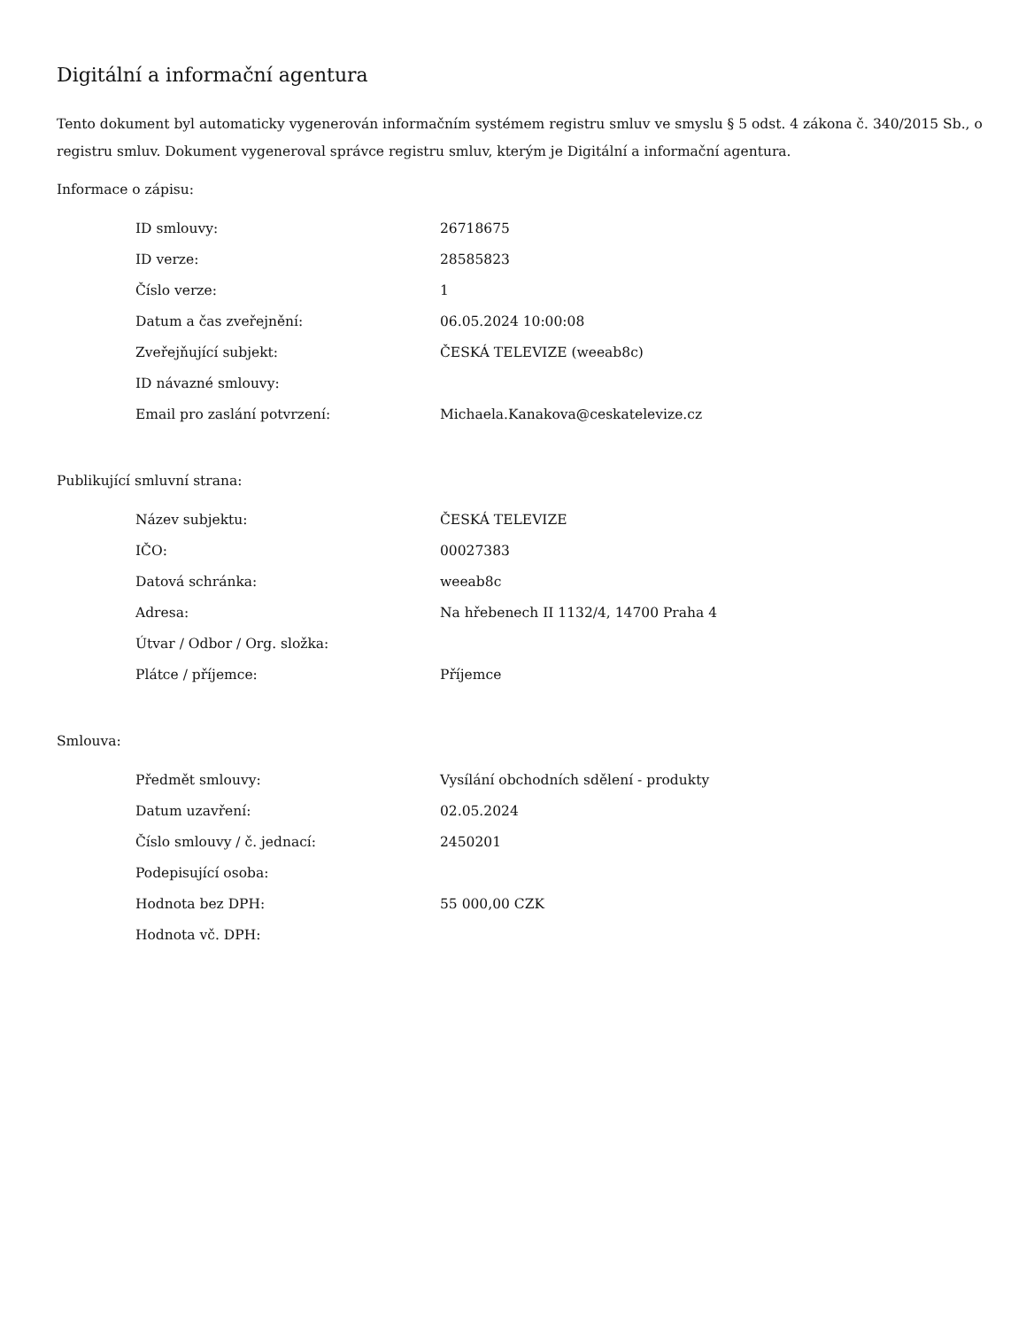Digitální a informační agentura
Tento dokument byl automaticky vygenerován informačním systémem registru smluv ve smyslu § 5 odst. 4 zákona č. 340/2015 Sb., o registru smluv. Dokument vygeneroval správce registru smluv, kterým je Digitální a informační agentura.
Informace o zápisu:
| ID smlouvy: | 26718675 |
| ID verze: | 28585823 |
| Číslo verze: | 1 |
| Datum a čas zveřejnění: | 06.05.2024 10:00:08 |
| Zveřejňující subjekt: | ČESKÁ TELEVIZE (weeab8c) |
| ID návazné smlouvy: | |
| Email pro zaslání potvrzení: | Michaela.Kanakova@ceskatelevize.cz |
Publikující smluvní strana:
| Název subjektu: | ČESKÁ TELEVIZE |
| IČO: | 00027383 |
| Datová schránka: | weeab8c |
| Adresa: | Na hřebenech II 1132/4, 14700 Praha 4 |
| Útvar / Odbor / Org. složka: | |
| Plátce / příjemce: | Příjemce |
Smlouva:
| Předmět smlouvy: | Vysílání obchodních sdělení - produkty |
| Datum uzavření: | 02.05.2024 |
| Číslo smlouvy / č. jednací: | 2450201 |
| Podepisující osoba: | |
| Hodnota bez DPH: | 55 000,00 CZK |
| Hodnota vč. DPH: | |